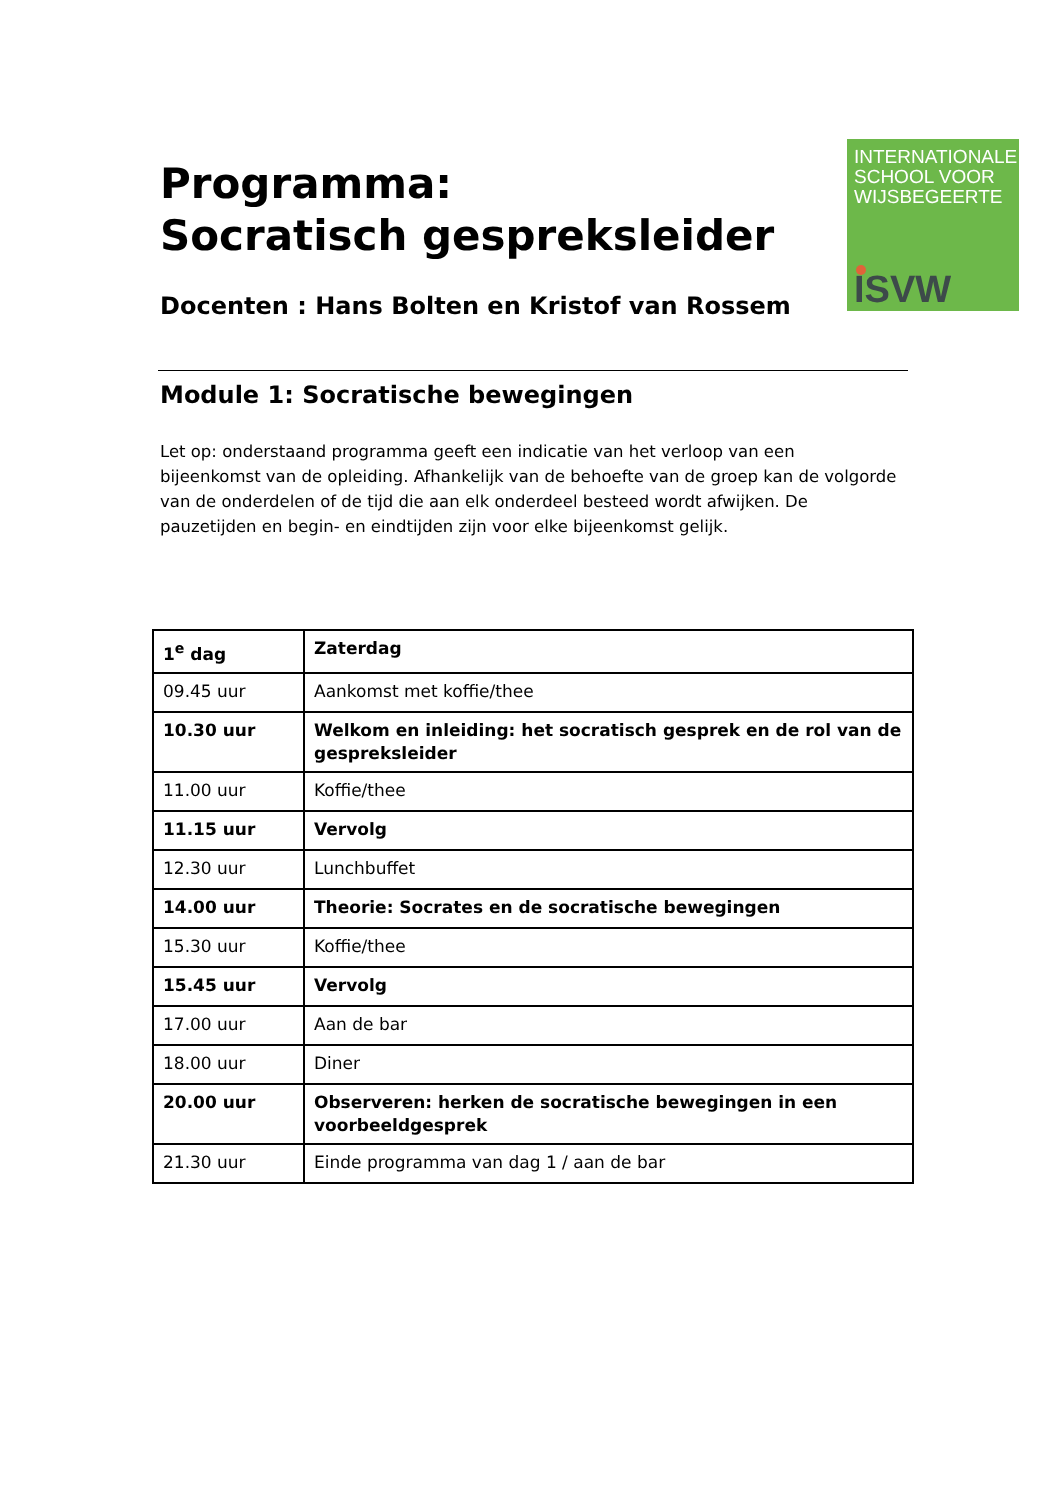INTERNATIONALE
SCHOOL VOOR
WIJSBEGEERTE
ISVW
Programma:
Socratisch gespreksleider
Docenten : Hans Bolten en Kristof van Rossem
Module 1: Socratische bewegingen
Let op: onderstaand programma geeft een indicatie van het verloop van een bijeenkomst van de opleiding. Afhankelijk van de behoefte van de groep kan de volgorde van de onderdelen of de tijd die aan elk onderdeel besteed wordt afwijken. De pauzetijden en begin- en eindtijden zijn voor elke bijeenkomst gelijk.
| 1<sup>e</sup> dag | Zaterdag |
| --- | --- |
| 09.45 uur | Aankomst met koffie/thee |
| 10.30 uur | Welkom en inleiding: het socratisch gesprek en de rol van de gespreksleider |
| 11.00 uur | Koffie/thee |
| 11.15 uur | Vervolg |
| 12.30 uur | Lunchbuffet |
| 14.00 uur | Theorie: Socrates en de socratische bewegingen |
| 15.30 uur | Koffie/thee |
| 15.45 uur | Vervolg |
| 17.00 uur | Aan de bar |
| 18.00 uur | Diner |
| 20.00 uur | Observeren: herken de socratische bewegingen in een voorbeeldgesprek |
| 21.30 uur | Einde programma van dag 1 / aan de bar |